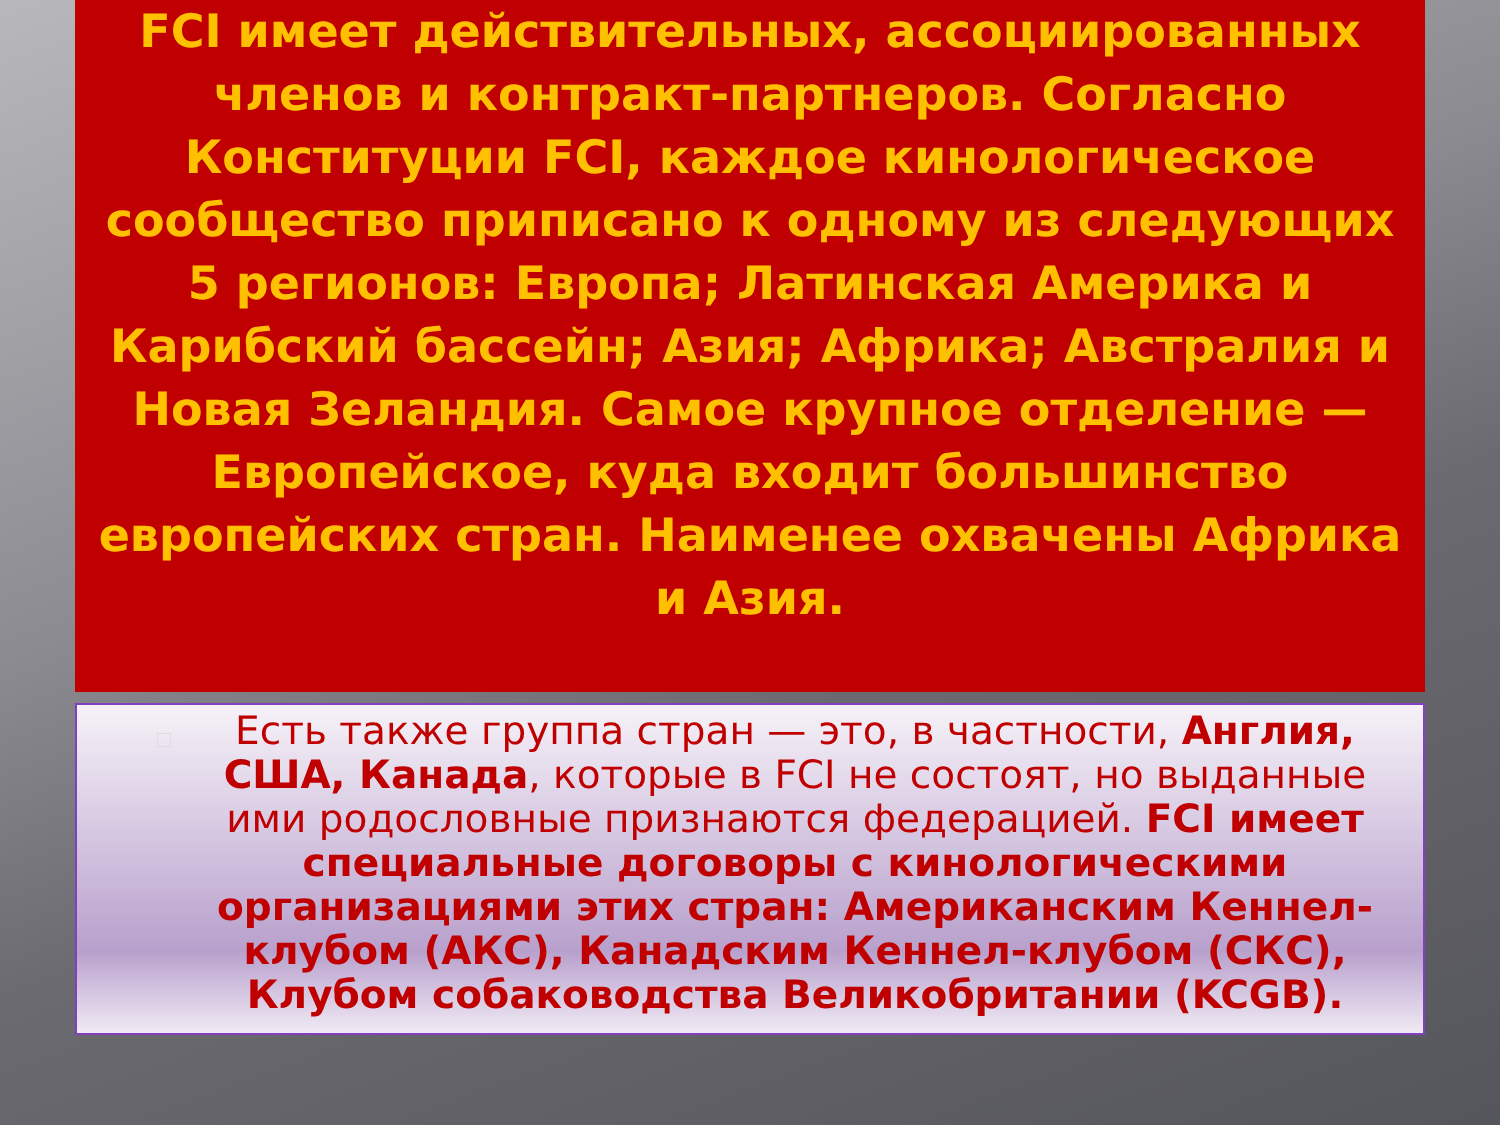FCI имеет действительных, ассоциированных членов и контракт-партнеров. Согласно Конституции FCI, каждое кинологическое сообщество приписано к одному из следующих 5 регионов: Европа; Латинская Америка и Карибский бассейн; Азия; Африка; Австралия и Новая Зеландия. Самое крупное отделение — Европейское, куда входит большинство европейских стран. Наименее охвачены Африка и Азия.
Есть также группа стран — это, в частности, Англия, США, Канада, которые в FCI не состоят, но выданные ими родословные признаются федерацией. FCI имеет специальные договоры с кинологическими организациями этих стран: Американским Кеннел-клубом (АКС), Канадским Кеннел-клубом (СКС), Клубом собаководства Великобритании (KCGB).